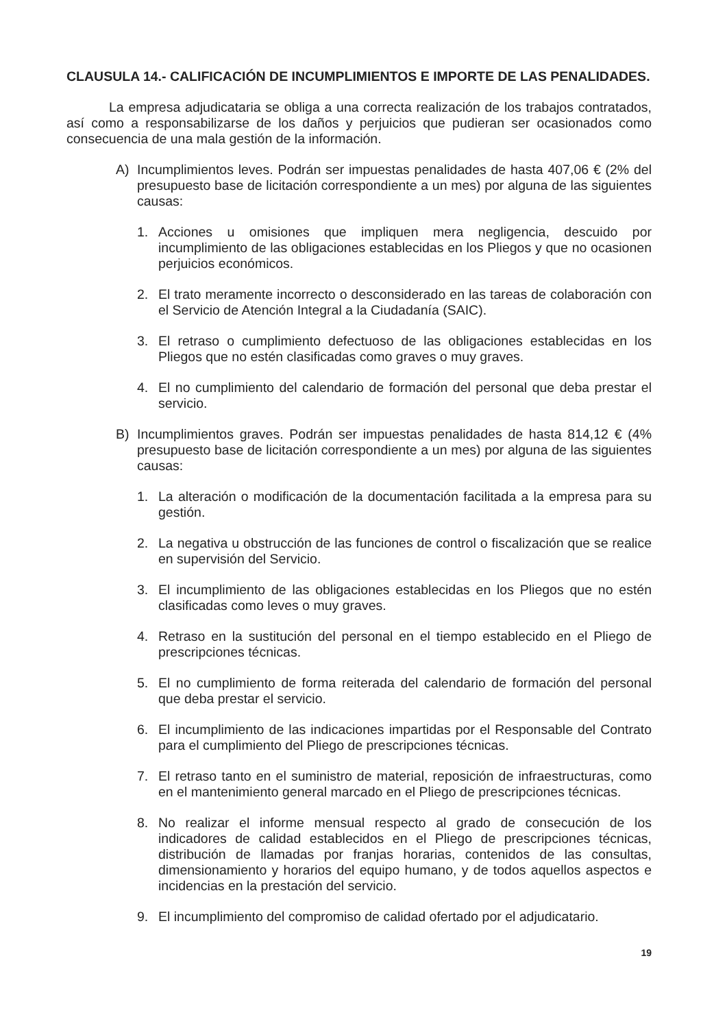CLAUSULA 14.- CALIFICACIÓN DE INCUMPLIMIENTOS E IMPORTE DE LAS PENALIDADES.
La empresa adjudicataria se obliga a una correcta realización de los trabajos contratados, así como a responsabilizarse de los daños y perjuicios que pudieran ser ocasionados como consecuencia de una mala gestión de la información.
A) Incumplimientos leves. Podrán ser impuestas penalidades de hasta 407,06 € (2% del presupuesto base de licitación correspondiente a un mes) por alguna de las siguientes causas:
1. Acciones u omisiones que impliquen mera negligencia, descuido por incumplimiento de las obligaciones establecidas en los Pliegos y que no ocasionen perjuicios económicos.
2. El trato meramente incorrecto o desconsiderado en las tareas de colaboración con el Servicio de Atención Integral a la Ciudadanía (SAIC).
3. El retraso o cumplimiento defectuoso de las obligaciones establecidas en los Pliegos que no estén clasificadas como graves o muy graves.
4. El no cumplimiento del calendario de formación del personal que deba prestar el servicio.
B) Incumplimientos graves. Podrán ser impuestas penalidades de hasta 814,12 € (4% presupuesto base de licitación correspondiente a un mes) por alguna de las siguientes causas:
1. La alteración o modificación de la documentación facilitada a la empresa para su gestión.
2. La negativa u obstrucción de las funciones de control o fiscalización que se realice en supervisión del Servicio.
3. El incumplimiento de las obligaciones establecidas en los Pliegos que no estén clasificadas como leves o muy graves.
4. Retraso en la sustitución del personal en el tiempo establecido en el Pliego de prescripciones técnicas.
5. El no cumplimiento de forma reiterada del calendario de formación del personal que deba prestar el servicio.
6. El incumplimiento de las indicaciones impartidas por el Responsable del Contrato para el cumplimiento del Pliego de prescripciones técnicas.
7. El retraso tanto en el suministro de material, reposición de infraestructuras, como en el mantenimiento general marcado en el Pliego de prescripciones técnicas.
8. No realizar el informe mensual respecto al grado de consecución de los indicadores de calidad establecidos en el Pliego de prescripciones técnicas, distribución de llamadas por franjas horarias, contenidos de las consultas, dimensionamiento y horarios del equipo humano, y de todos aquellos aspectos e incidencias en la prestación del servicio.
9. El incumplimiento del compromiso de calidad ofertado por el adjudicatario.
19